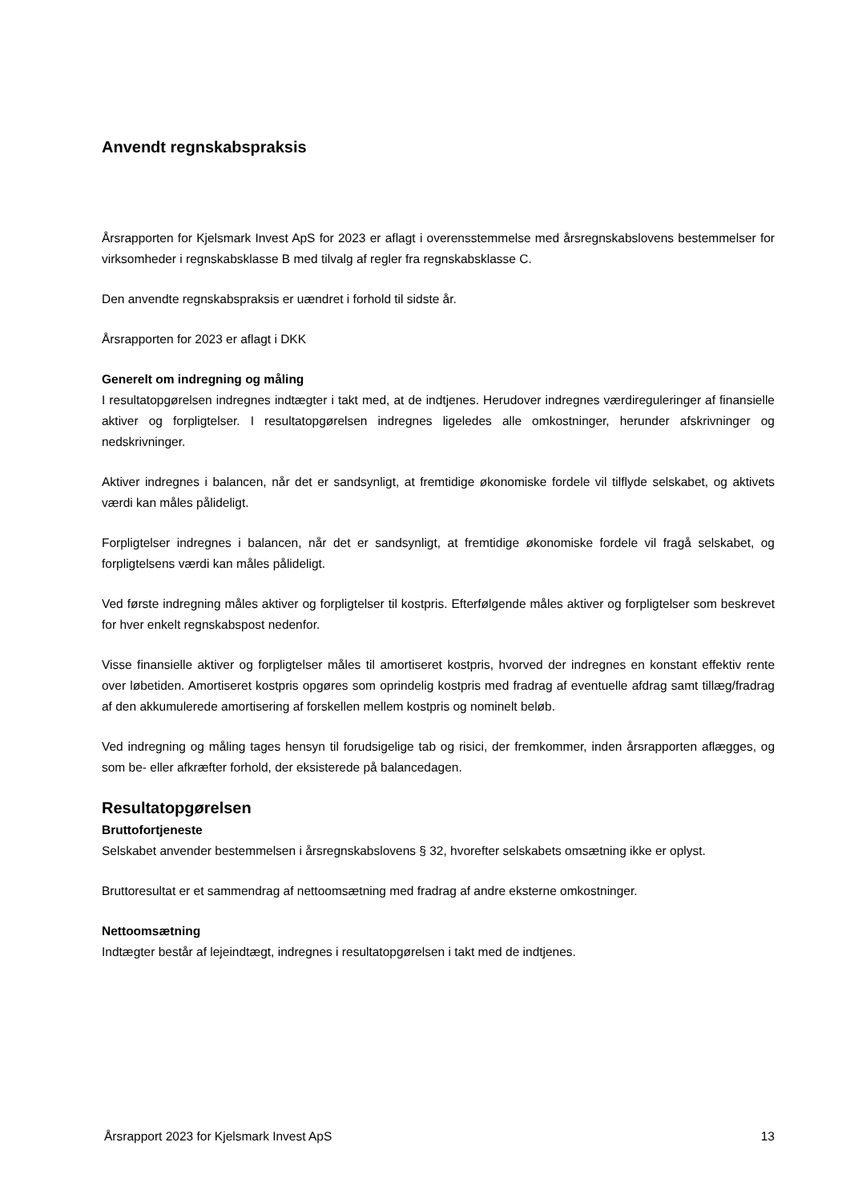Anvendt regnskabspraksis
Årsrapporten for Kjelsmark Invest ApS for 2023 er aflagt i overensstemmelse med årsregnskabslovens bestemmelser for virksomheder i regnskabsklasse B med tilvalg af regler fra regnskabsklasse C.
Den anvendte regnskabspraksis er uændret i forhold til sidste år.
Årsrapporten for 2023 er aflagt i DKK
Generelt om indregning og måling
I resultatopgørelsen indregnes indtægter i takt med, at de indtjenes. Herudover indregnes værdireguleringer af finansielle aktiver og forpligtelser. I resultatopgørelsen indregnes ligeledes alle omkostninger, herunder afskrivninger og nedskrivninger.
Aktiver indregnes i balancen, når det er sandsynligt, at fremtidige økonomiske fordele vil tilflyde selskabet, og aktivets værdi kan måles pålideligt.
Forpligtelser indregnes i balancen, når det er sandsynligt, at fremtidige økonomiske fordele vil fragå selskabet, og forpligtelsens værdi kan måles pålideligt.
Ved første indregning måles aktiver og forpligtelser til kostpris. Efterfølgende måles aktiver og forpligtelser som beskrevet for hver enkelt regnskabspost nedenfor.
Visse finansielle aktiver og forpligtelser måles til amortiseret kostpris, hvorved der indregnes en konstant effektiv rente over løbetiden. Amortiseret kostpris opgøres som oprindelig kostpris med fradrag af eventuelle afdrag samt tillæg/fradrag af den akkumulerede amortisering af forskellen mellem kostpris og nominelt beløb.
Ved indregning og måling tages hensyn til forudsigelige tab og risici, der fremkommer, inden årsrapporten aflægges, og som be- eller afkræfter forhold, der eksisterede på balancedagen.
Resultatopgørelsen
Bruttofortjeneste
Selskabet anvender bestemmelsen i årsregnskabslovens § 32, hvorefter selskabets omsætning ikke er oplyst.
Bruttoresultat er et sammendrag af nettoomsætning med fradrag af andre eksterne omkostninger.
Nettoomsætning
Indtægter består af lejeindtægt, indregnes i resultatopgørelsen i takt med de indtjenes.
Årsrapport 2023 for Kjelsmark Invest ApS 13